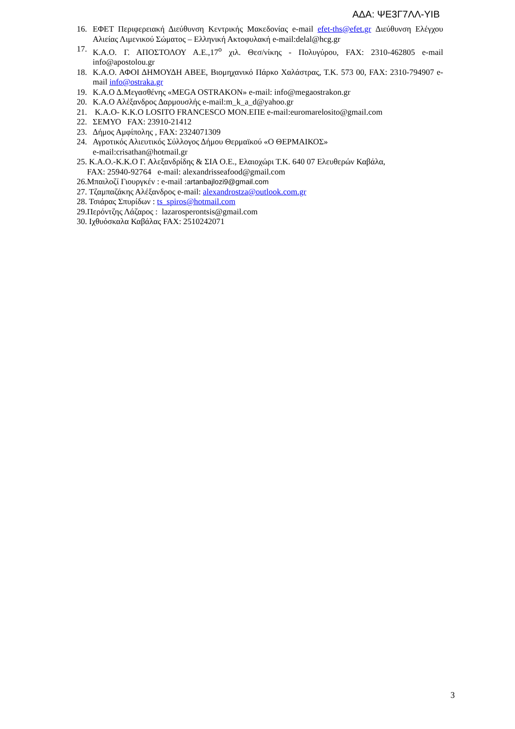ΑΔΑ: ΨΕ3Γ7ΛΛ-ΥΙΒ
16. ΕΦΕΤ Περιφερειακή Διεύθυνση Κεντρικής Μακεδονίας e-mail efet-ths@efet.gr Διεύθυνση Ελέγχου Αλιείας Λιμενικού Σώματος – Ελληνική Ακτοφυλακή e-mail:delal@hcg.gr
17. Κ.Α.Ο. Γ. ΑΠΟΣΤΟΛΟΥ Α.Ε.,17<sup>ο</sup> χιλ. Θεσ/νίκης - Πολυγύρου, FAX: 2310-462805 e-mail info@apostolou.gr
18. Κ.Α.Ο. ΑΦΟΙ ΔΗΜΟΥΔΗ ΑΒΕΕ, Βιομηχανικό Πάρκο Χαλάστρας, Τ.Κ. 573 00, FAX: 2310-794907 e-mail info@ostraka.gr
19. Κ.Α.Ο Δ.Μεγασθένης «MEGA OSTRAKON» e-mail: info@megaostrakon.gr
20. Κ.Α.Ο Αλέξανδρος Δαρμουσλής e-mail:m_k_a_d@yahoo.gr
21. Κ.Α.Ο- Κ.Κ.Ο LOSITO FRANCESCO ΜΟΝ.ΕΠΕ e-mail:euromarelosito@gmail.com
22. ΣΕΜΥΟ FAX: 23910-21412
23. Δήμος Αμφίπολης , FAX: 2324071309
24. Αγροτικός Αλιευτικός Σύλλογος Δήμου Θερμαϊκού «Ο ΘΕΡΜΑΙΚΟΣ»
e-mail:crisathan@hotmail.gr
25. Κ.Α.Ο.-Κ.Κ.Ο Γ. Αλεξανδρίδης & ΣΙΑ Ο.Ε., Ελαιοχώρι Τ.Κ. 640 07 Ελευθερών Καβάλα,
FAX: 25940-92764 e-mail: alexandrisseafood@gmail.com
26.Μπαιλοζί Γιουργκέν : e-mail :artanbajlozi9@gmail.com
27. Τζαμπαζάκης Αλέξανδρος e-mail: alexandrostza@outlook.com.gr
28. Τσιάρας Σπυρίδων : ts_spiros@hotmail.com
29.Περόντζης Λάζαρος : lazarosperontsis@gmail.com
30. Ιχθυόσκαλα Καβάλας FAX: 2510242071
3